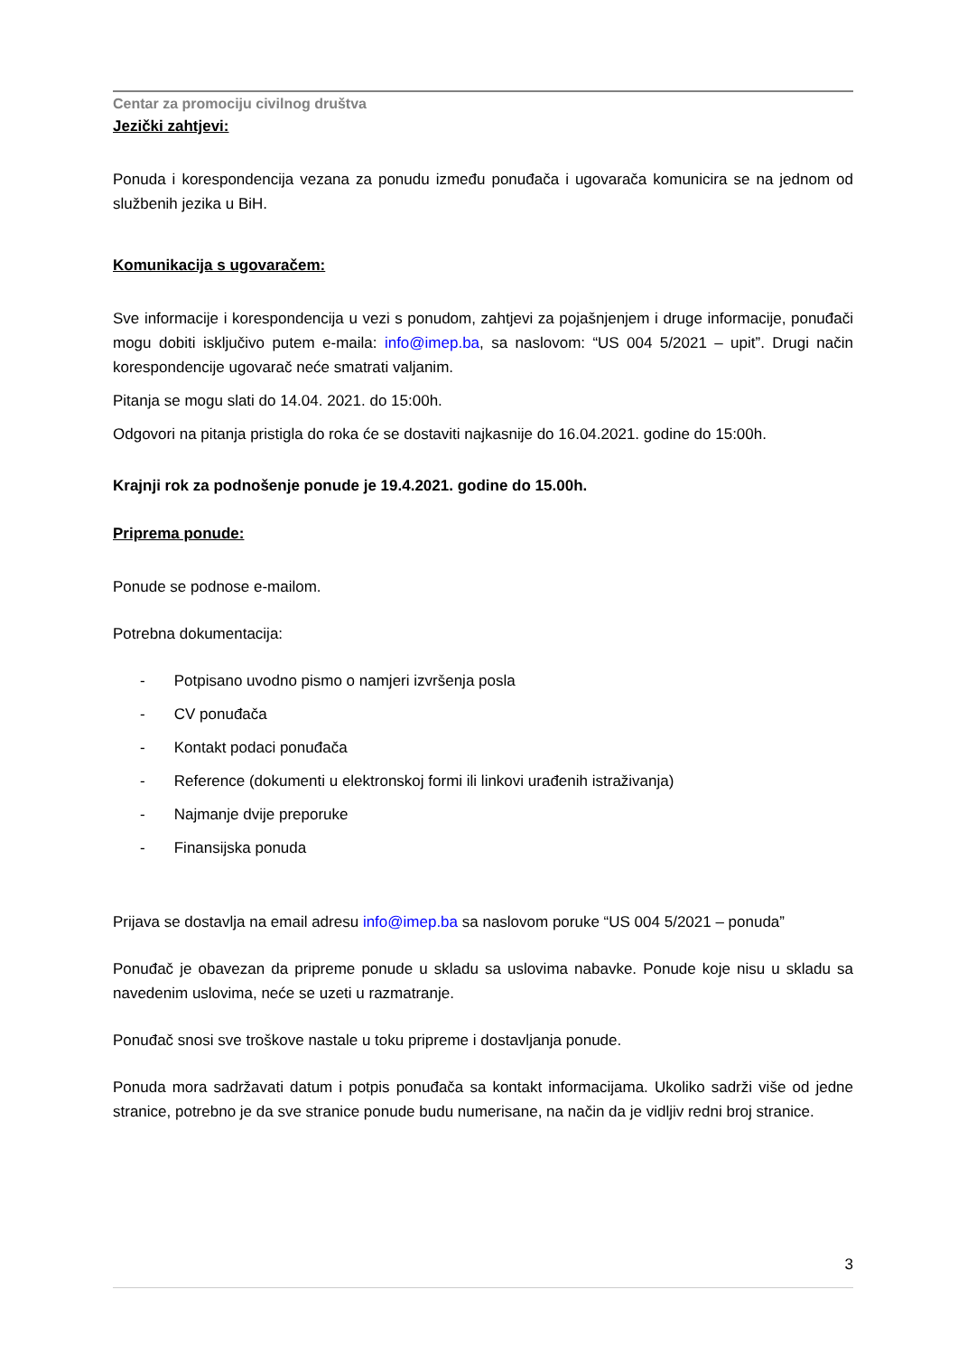Centar za promociju civilnog društva
Jezički zahtjevi:
Ponuda i korespondencija vezana za ponudu između ponuđača i ugovarača komunicira se na jednom od službenih jezika u BiH.
Komunikacija s ugovaračem:
Sve informacije i korespondencija u vezi s ponudom, zahtjevi za pojašnjenjem i druge informacije, ponuđači mogu dobiti isključivo putem e-maila: info@imep.ba, sa naslovom: “US 004 5/2021 – upit”. Drugi način korespondencije ugovarač neće smatrati valjanim.
Pitanja se mogu slati do 14.04. 2021. do 15:00h.
Odgovori na pitanja pristigla do roka će se dostaviti najkasnije do 16.04.2021. godine do 15:00h.
Krajnji rok za podnošenje ponude je 19.4.2021. godine do 15.00h.
Priprema ponude:
Ponude se podnose e-mailom.
Potrebna dokumentacija:
- Potpisano uvodno pismo o namjeri izvršenja posla
- CV ponuđača
- Kontakt podaci ponuđača
- Reference (dokumenti u elektronskoj formi ili linkovi urađenih istraživanja)
- Najmanje dvije preporuke
- Finansijska ponuda
Prijava se dostavlja na email adresu info@imep.ba sa naslovom poruke “US 004 5/2021 – ponuda”
Ponuđač je obavezan da pripreme ponude u skladu sa uslovima nabavke. Ponude koje nisu u skladu sa navedenim uslovima, neće se uzeti u razmatranje.
Ponuđač snosi sve troškove nastale u toku pripreme i dostavljanja ponude.
Ponuda mora sadržavati datum i potpis ponuđača sa kontakt informacijama. Ukoliko sadrži više od jedne stranice, potrebno je da sve stranice ponude budu numerisane, na način da je vidljiv redni broj stranice.
3